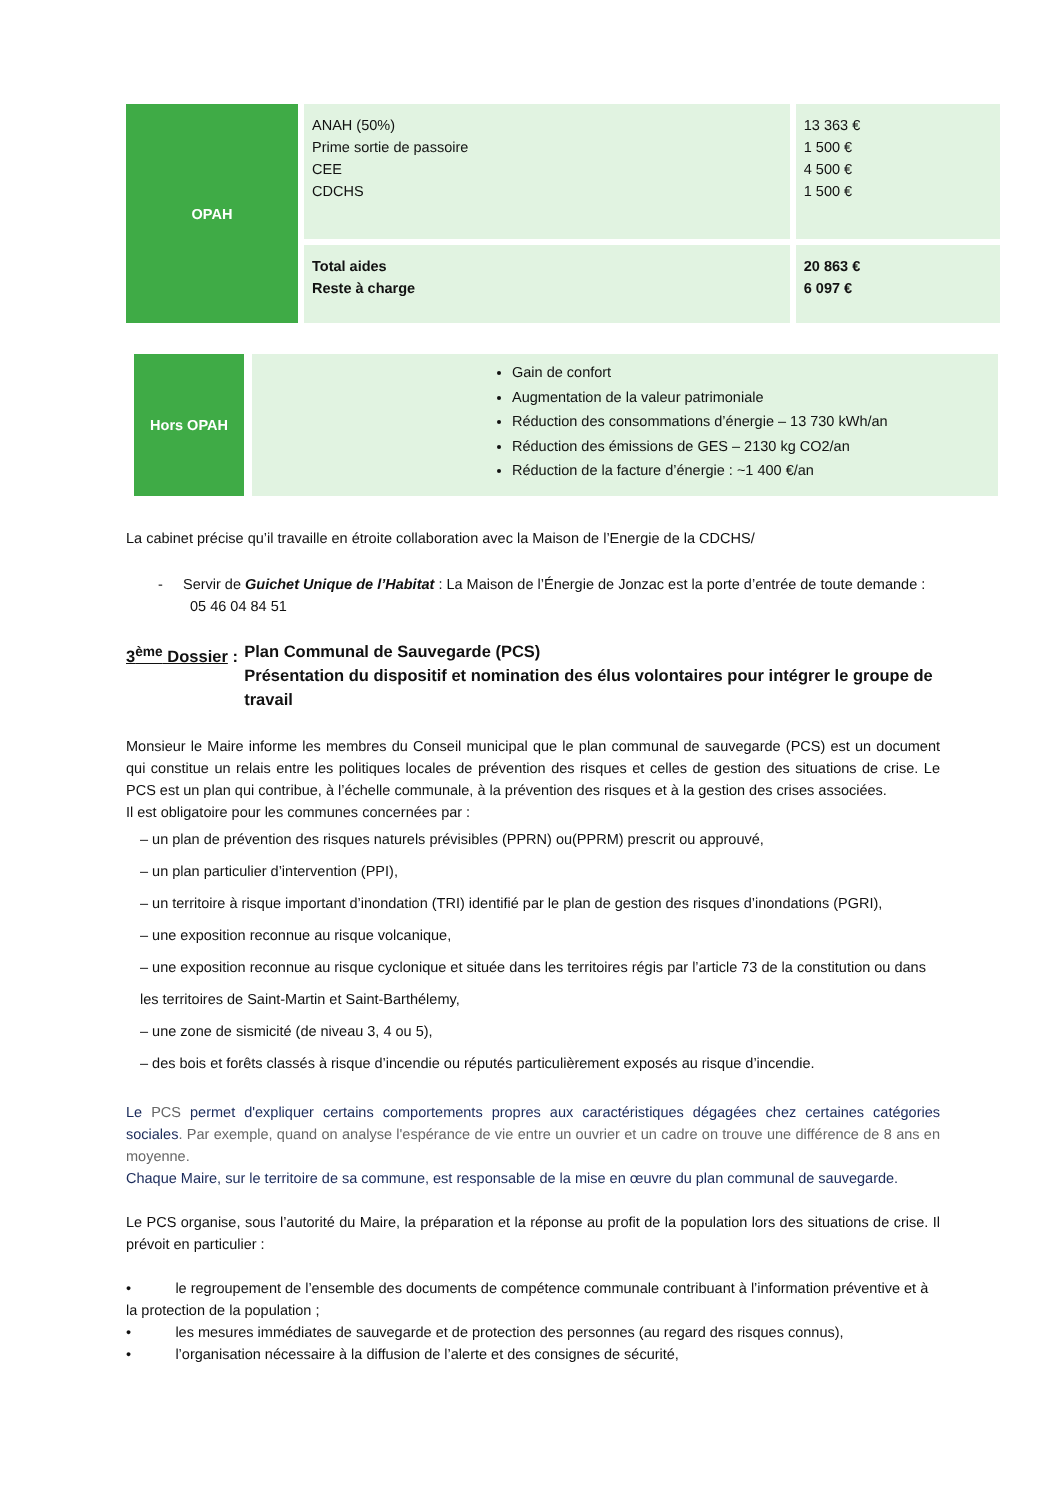| OPAH | ANAH (50%) Prime sortie de passoire CEE CDCHS | 13 363 € 1 500 € 4 500 € 1 500 € |
| | Total aides Reste à charge | 20 863 € 6 097 € |
| Hors OPAH | Gain de confort Augmentation de la valeur patrimoniale Réduction des consommations d’énergie – 13 730 kWh/an Réduction des émissions de GES – 2130 kg CO2/an Réduction de la facture d’énergie : ~1 400 €/an |
La cabinet précise qu’il travaille en étroite collaboration avec la Maison de l’Energie de la CDCHS/
- Servir de Guichet Unique de l’Habitat : La Maison de l’Énergie de Jonzac est la porte d’entrée de toute demande : 05 46 04 84 51
3<sup>ème</sup> Dossier :
Plan Communal de Sauvegarde (PCS)
Présentation du dispositif et nomination des élus volontaires pour intégrer le groupe de travail
Monsieur le Maire informe les membres du Conseil municipal que le plan communal de sauvegarde (PCS) est un document qui constitue un relais entre les politiques locales de prévention des risques et celles de gestion des situations de crise. Le PCS est un plan qui contribue, à l’échelle communale, à la prévention des risques et à la gestion des crises associées.
Il est obligatoire pour les communes concernées par :
– un plan de prévention des risques naturels prévisibles (PPRN) ou(PPRM) prescrit ou approuvé,
– un plan particulier d’intervention (PPI),
– un territoire à risque important d’inondation (TRI) identifié par le plan de gestion des risques d’inondations (PGRI),
– une exposition reconnue au risque volcanique,
– une exposition reconnue au risque cyclonique et située dans les territoires régis par l’article 73 de la constitution ou dans les territoires de Saint-Martin et Saint-Barthélemy,
– une zone de sismicité (de niveau 3, 4 ou 5),
– des bois et forêts classés à risque d’incendie ou réputés particulièrement exposés au risque d’incendie.
Le PCS permet d'expliquer certains comportements propres aux caractéristiques dégagées chez certaines catégories sociales. Par exemple, quand on analyse l'espérance de vie entre un ouvrier et un cadre on trouve une différence de 8 ans en moyenne.
Chaque Maire, sur le territoire de sa commune, est responsable de la mise en œuvre du plan communal de sauvegarde.
Le PCS organise, sous l’autorité du Maire, la préparation et la réponse au profit de la population lors des situations de crise. Il prévoit en particulier :
• le regroupement de l’ensemble des documents de compétence communale contribuant à l’information préventive et à la protection de la population ;
• les mesures immédiates de sauvegarde et de protection des personnes (au regard des risques connus),
• l’organisation nécessaire à la diffusion de l’alerte et des consignes de sécurité,